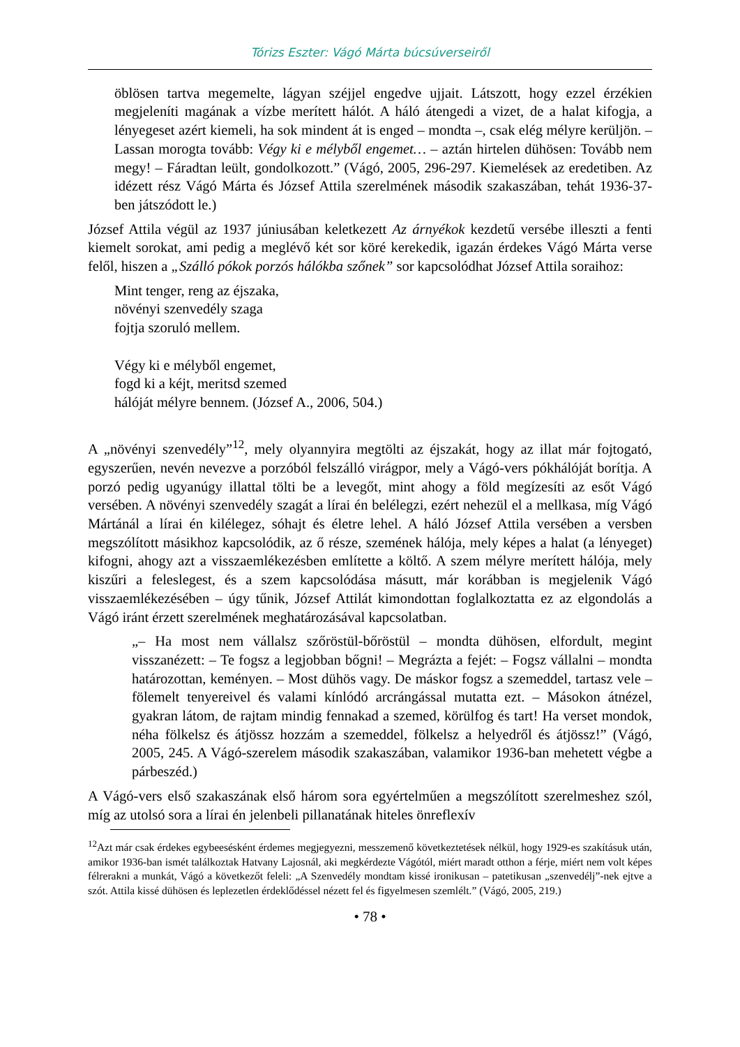Tórizs Eszter: Vágó Márta búcsúverseiről
öblösen tartva megemelte, lágyan széjjel engedve ujjait. Látszott, hogy ezzel érzékien megjeleníti magának a vízbe merített hálót. A háló átengedi a vizet, de a halat kifogja, a lényegeset azért kiemeli, ha sok mindent át is enged – mondta –, csak elég mélyre kerüljön. – Lassan morogta tovább: Végy ki e mélyből engemet… – aztán hirtelen dühösen: Tovább nem megy! – Fáradtan leült, gondolkozott.” (Vágó, 2005, 296-297. Kiemelések az eredetiben. Az idézett rész Vágó Márta és József Attila szerelmének második szakaszában, tehát 1936-37-ben játszódott le.)
József Attila végül az 1937 júniusában keletkezett Az árnyékok kezdetű versébe illeszti a fenti kiemelt sorokat, ami pedig a meglévő két sor köré kerekedik, igazán érdekes Vágó Márta verse felől, hiszen a „Szálló pókok porzós hálókba szőnek” sor kapcsolódhat József Attila soraihoz:
Mint tenger, reng az éjszaka,
növényi szenvedély szaga
fojtja szoruló mellem.
Végy ki e mélyből engemet,
fogd ki a kéjt, meritsd szemed
hálóját mélyre bennem. (József A., 2006, 504.)
A „növényi szenvedély”<sup>12</sup>, mely olyannyira megtölti az éjszakát, hogy az illat már fojtogató, egyszerűen, nevén nevezve a porzóból felszálló virágpor, mely a Vágó-vers pókhálóját borítja. A porzó pedig ugyanúgy illattal tölti be a levegőt, mint ahogy a föld megízesíti az esőt Vágó versében. A növényi szenvedély szagát a lírai én belélegzi, ezért nehezül el a mellkasa, míg Vágó Mártánál a lírai én kilélegez, sóhajt és életre lehel. A háló József Attila versében a versben megszólított másikhoz kapcsolódik, az ő része, szemének hálója, mely képes a halat (a lényeget) kifogni, ahogy azt a visszaemlékezésben említette a költő. A szem mélyre merített hálója, mely kiszűri a feleslegest, és a szem kapcsolódása másutt, már korábban is megjelenik Vágó visszaemlékezésében – úgy tűnik, József Attilát kimondottan foglalkoztatta ez az elgondolás a Vágó iránt érzett szerelmének meghatározásával kapcsolatban.
„– Ha most nem vállalsz szőröstül-bőröstül – mondta dühösen, elfordult, megint visszanézett: – Te fogsz a legjobban bőgni! – Megrázta a fejét: – Fogsz vállalni – mondta határozottan, keményen. – Most dühös vagy. De máskor fogsz a szemeddel, tartasz vele – fölemelt tenyereivel és valami kínlódó arcrángással mutatta ezt. – Másokon átnézel, gyakran látom, de rajtam mindig fennakad a szemed, körülfog és tart! Ha verset mondok, néha fölkelsz és átjössz hozzám a szemeddel, fölkelsz a helyedről és átjössz!” (Vágó, 2005, 245. A Vágó-szerelem második szakaszában, valamikor 1936-ban mehetett végbe a párbeszéd.)
A Vágó-vers első szakaszának első három sora egyértelműen a megszólított szerelmeshez szól, míg az utolsó sora a lírai én jelenbeli pillanatának hiteles önreflexív
<sup>12</sup> Azt már csak érdekes egybeesésként érdemes megjegyezni, messzemenő következtetések nélkül, hogy 1929-es szakításuk után, amikor 1936-ban ismét találkoztak Hatvany Lajosnál, aki megkérdezte Vágótól, miért maradt otthon a férje, miért nem volt képes félrerakni a munkát, Vágó a következőt feleli: „A Szenvedély mondtam kissé ironikusan – patetikusan „szenvedélj”-nek ejtve a szót. Attila kissé dühösen és leplezetlen érdeklődéssel nézett fel és figyelmesen szemlélt.” (Vágó, 2005, 219.)
• 78 •